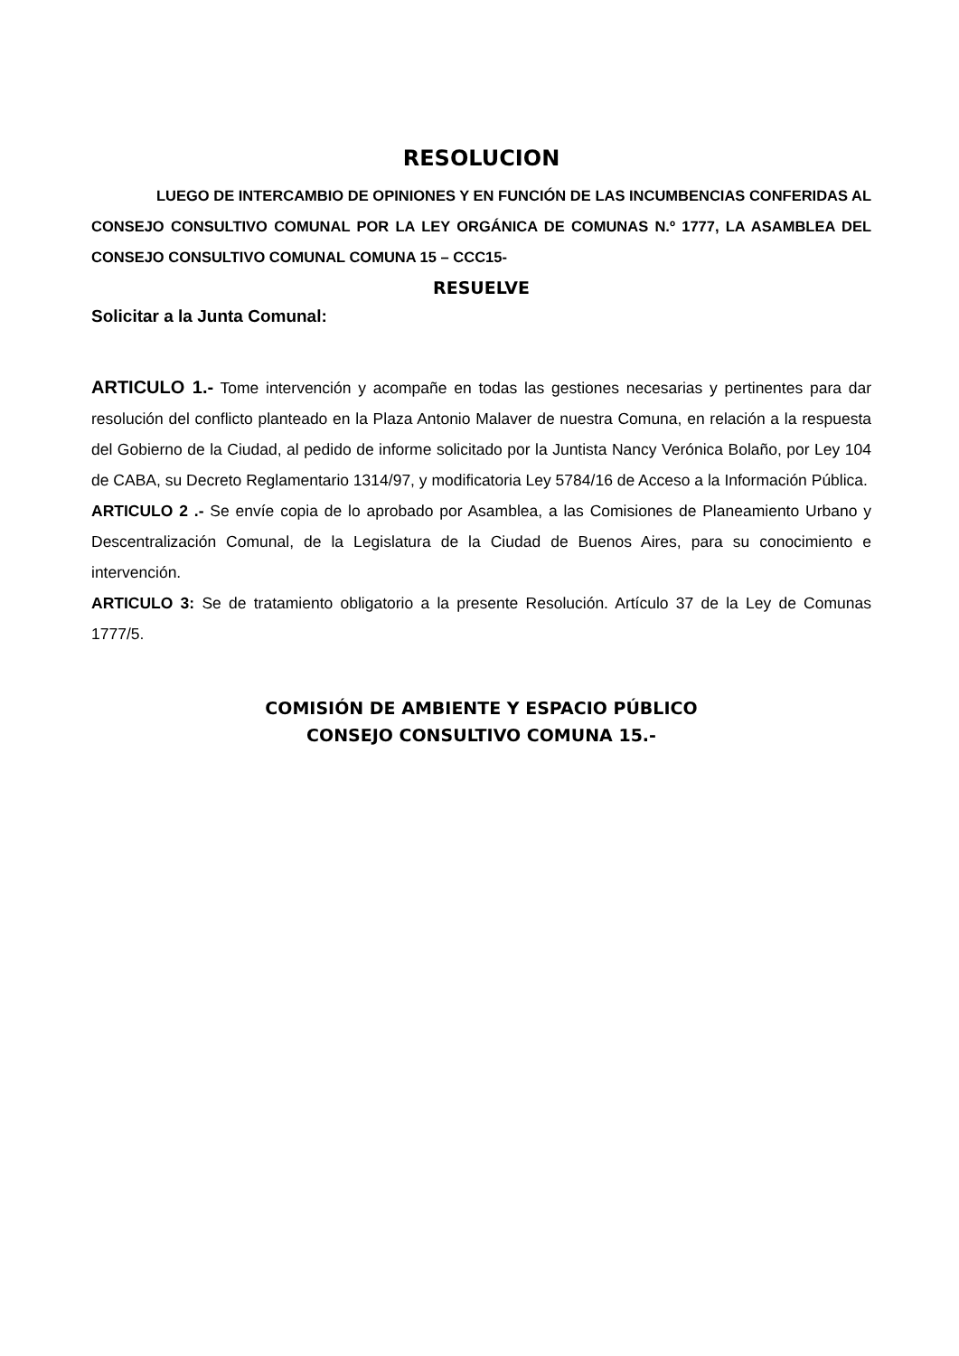RESOLUCION
LUEGO DE INTERCAMBIO DE OPINIONES Y EN FUNCIÓN DE LAS INCUMBENCIAS CONFERIDAS AL CONSEJO CONSULTIVO COMUNAL POR LA LEY ORGÁNICA DE COMUNAS N.º 1777, LA ASAMBLEA DEL CONSEJO CONSULTIVO COMUNAL COMUNA 15 – CCC15-
RESUELVE
Solicitar a la Junta Comunal:
ARTICULO 1.- Tome intervención y acompañe en todas las gestiones necesarias y pertinentes para dar resolución del conflicto planteado en la Plaza Antonio Malaver de nuestra Comuna, en relación a la respuesta del Gobierno de la Ciudad, al pedido de informe solicitado por la Juntista Nancy Verónica Bolaño, por Ley 104 de CABA, su Decreto Reglamentario 1314/97, y modificatoria Ley 5784/16 de Acceso a la Información Pública.
ARTICULO 2 .- Se envíe copia de lo aprobado por Asamblea, a las Comisiones de Planeamiento Urbano y Descentralización Comunal, de la Legislatura de la Ciudad de Buenos Aires, para su conocimiento e intervención.
ARTICULO 3: Se de tratamiento obligatorio a la presente Resolución. Artículo 37 de la Ley de Comunas 1777/5.
COMISIÓN DE AMBIENTE Y ESPACIO PÚBLICO
CONSEJO CONSULTIVO COMUNA 15.-